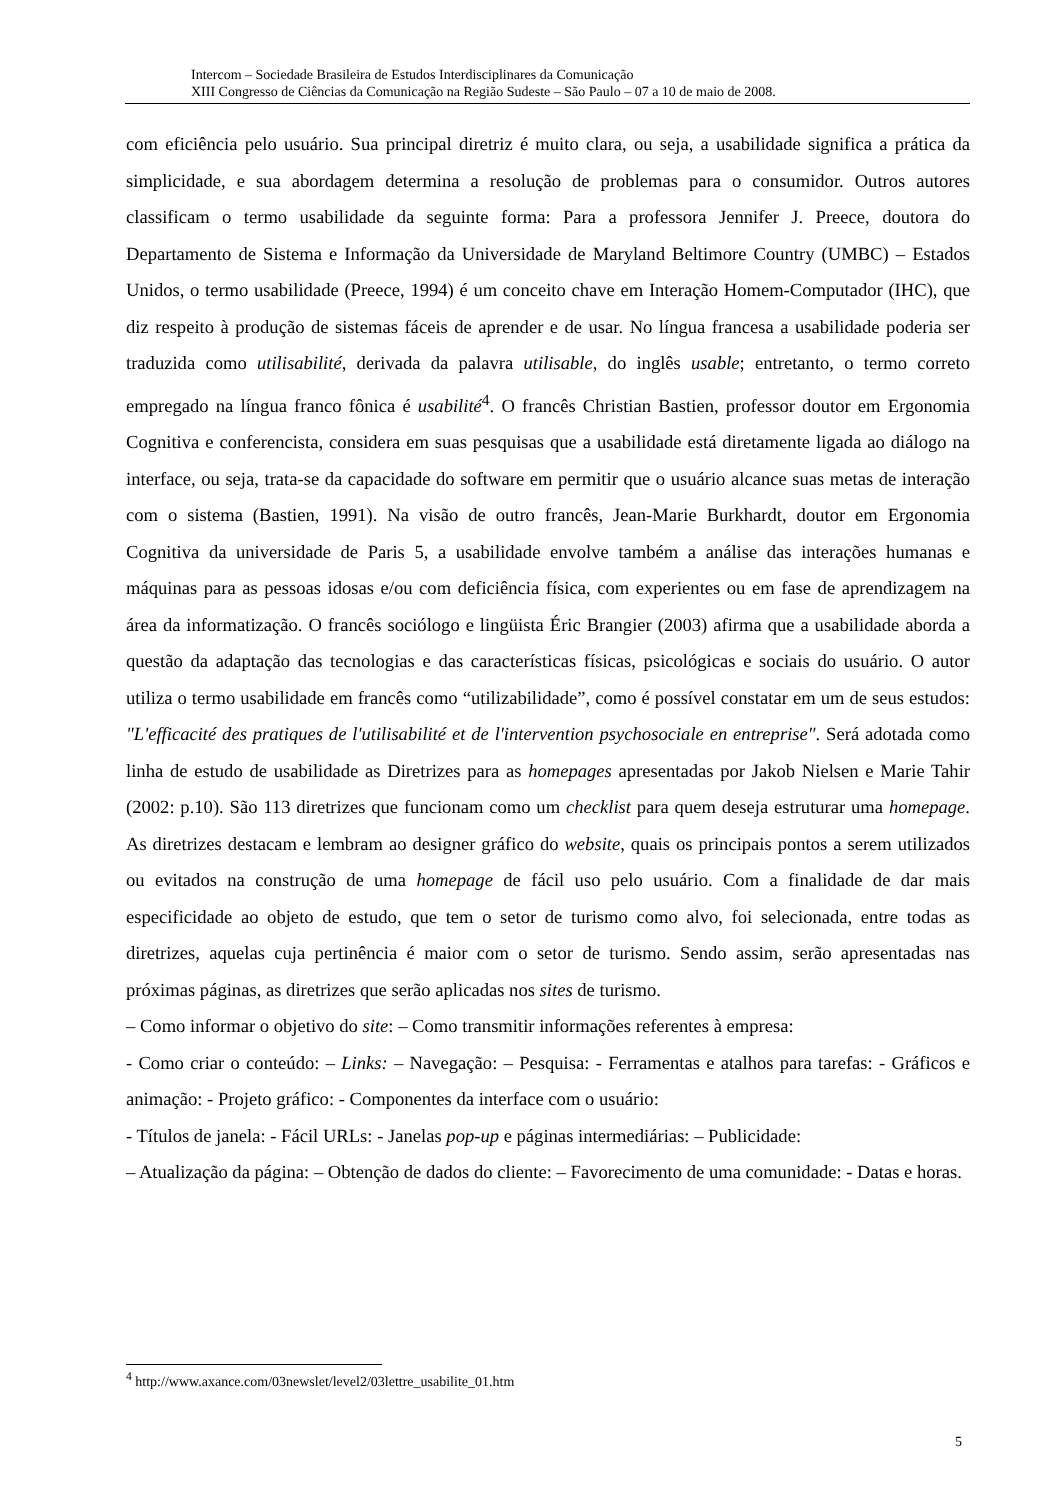Intercom – Sociedade Brasileira de Estudos Interdisciplinares da Comunicação
XIII Congresso de Ciências da Comunicação na Região Sudeste – São Paulo – 07 a 10 de maio de 2008.
com eficiência pelo usuário. Sua principal diretriz é muito clara, ou seja, a usabilidade significa a prática da simplicidade, e sua abordagem determina a resolução de problemas para o consumidor. Outros autores classificam o termo usabilidade da seguinte forma: Para a professora Jennifer J. Preece, doutora do Departamento de Sistema e Informação da Universidade de Maryland Beltimore Country (UMBC) – Estados Unidos, o termo usabilidade (Preece, 1994) é um conceito chave em Interação Homem-Computador (IHC), que diz respeito à produção de sistemas fáceis de aprender e de usar. No língua francesa a usabilidade poderia ser traduzida como utilisabilité, derivada da palavra utilisable, do inglês usable; entretanto, o termo correto empregado na língua franco fônica é usabilité<sup>4</sup>. O francês Christian Bastien, professor doutor em Ergonomia Cognitiva e conferencista, considera em suas pesquisas que a usabilidade está diretamente ligada ao diálogo na interface, ou seja, trata-se da capacidade do software em permitir que o usuário alcance suas metas de interação com o sistema (Bastien, 1991). Na visão de outro francês, Jean-Marie Burkhardt, doutor em Ergonomia Cognitiva da universidade de Paris 5, a usabilidade envolve também a análise das interações humanas e máquinas para as pessoas idosas e/ou com deficiência física, com experientes ou em fase de aprendizagem na área da informatização. O francês sociólogo e lingüista Éric Brangier (2003) afirma que a usabilidade aborda a questão da adaptação das tecnologias e das características físicas, psicológicas e sociais do usuário. O autor utiliza o termo usabilidade em francês como “utilizabilidade”, como é possível constatar em um de seus estudos: "L'efficacité des pratiques de l'utilisabilité et de l'intervention psychosociale en entreprise". Será adotada como linha de estudo de usabilidade as Diretrizes para as homepages apresentadas por Jakob Nielsen e Marie Tahir (2002: p.10). São 113 diretrizes que funcionam como um checklist para quem deseja estruturar uma homepage. As diretrizes destacam e lembram ao designer gráfico do website, quais os principais pontos a serem utilizados ou evitados na construção de uma homepage de fácil uso pelo usuário. Com a finalidade de dar mais especificidade ao objeto de estudo, que tem o setor de turismo como alvo, foi selecionada, entre todas as diretrizes, aquelas cuja pertinência é maior com o setor de turismo. Sendo assim, serão apresentadas nas próximas páginas, as diretrizes que serão aplicadas nos sites de turismo.
– Como informar o objetivo do site: – Como transmitir informações referentes à empresa:
- Como criar o conteúdo: – Links: – Navegação: – Pesquisa: - Ferramentas e atalhos para tarefas: - Gráficos e animação: - Projeto gráfico: - Componentes da interface com o usuário:
- Títulos de janela: - Fácil URLs: - Janelas pop-up e páginas intermediárias: – Publicidade:
– Atualização da página: – Obtenção de dados do cliente: – Favorecimento de uma comunidade: - Datas e horas.
<sup>4</sup> http://www.axance.com/03newslet/level2/03lettre_usabilite_01.htm
5